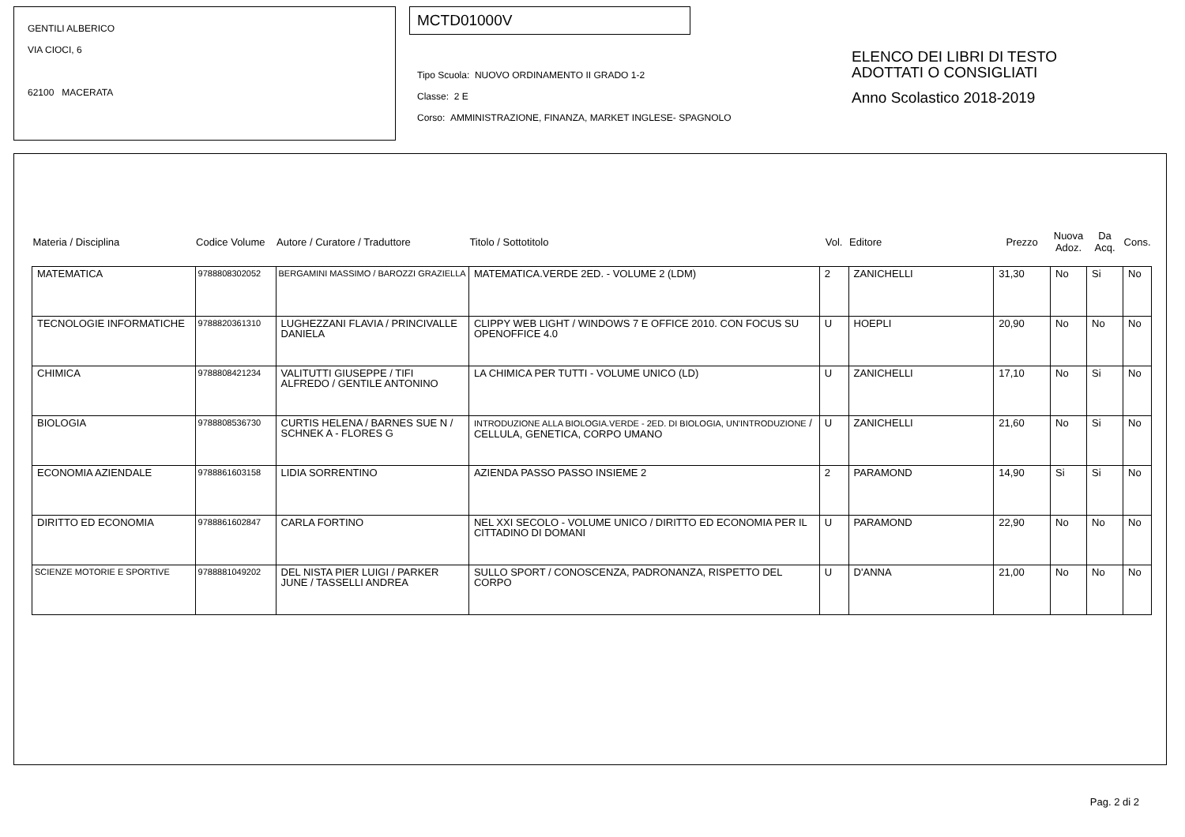GENTILI ALBERICO
VIA CIOCI, 6
62100 MACERATA
MCTD01000V
Tipo Scuola: NUOVO ORDINAMENTO II GRADO 1-2
Classe: 2 E
Corso: AMMINISTRAZIONE, FINANZA, MARKET INGLESE- SPAGNOLO
ELENCO DEI LIBRI DI TESTO
ADOTTATI O CONSIGLIATI
Anno Scolastico 2018-2019
| Materia / Disciplina | Codice Volume | Autore / Curatore / Traduttore | Titolo / Sottotitolo | Vol. | Editore | Prezzo | Nuova Adoz. | Da Acq. | Cons. |
| --- | --- | --- | --- | --- | --- | --- | --- | --- | --- |
| MATEMATICA | 9788808302052 | BERGAMINI MASSIMO / BAROZZI GRAZIELLA | MATEMATICA.VERDE 2ED. - VOLUME 2 (LDM) | 2 | ZANICHELLI | 31,30 | No | Si | No |
| TECNOLOGIE INFORMATICHE | 9788820361310 | LUGHEZZANI FLAVIA / PRINCIVALLE DANIELA | CLIPPY WEB LIGHT / WINDOWS 7 E OFFICE 2010. CON FOCUS SU OPENOFFICE 4.0 | U | HOEPLI | 20,90 | No | No | No |
| CHIMICA | 9788808421234 | VALITUTTI GIUSEPPE / TIFI ALFREDO / GENTILE ANTONINO | LA CHIMICA PER TUTTI - VOLUME UNICO (LD) | U | ZANICHELLI | 17,10 | No | Si | No |
| BIOLOGIA | 9788808536730 | CURTIS HELENA / BARNES SUE N / SCHNEK A - FLORES G | INTRODUZIONE ALLA BIOLOGIA.VERDE - 2ED. DI BIOLOGIA, UN'INTRODUZIONE / CELLULA, GENETICA, CORPO UMANO | U | ZANICHELLI | 21,60 | No | Si | No |
| ECONOMIA AZIENDALE | 9788861603158 | LIDIA SORRENTINO | AZIENDA PASSO PASSO INSIEME 2 | 2 | PARAMOND | 14,90 | Si | Si | No |
| DIRITTO ED ECONOMIA | 9788861602847 | CARLA FORTINO | NEL XXI SECOLO - VOLUME UNICO / DIRITTO ED ECONOMIA PER IL CITTADINO DI DOMANI | U | PARAMOND | 22,90 | No | No | No |
| SCIENZE MOTORIE E SPORTIVE | 9788881049202 | DEL NISTA PIER LUIGI / PARKER JUNE / TASSELLI ANDREA | SULLO SPORT / CONOSCENZA, PADRONANZA, RISPETTO DEL CORPO | U | D'ANNA | 21,00 | No | No | No |
Pag. 2 di 2